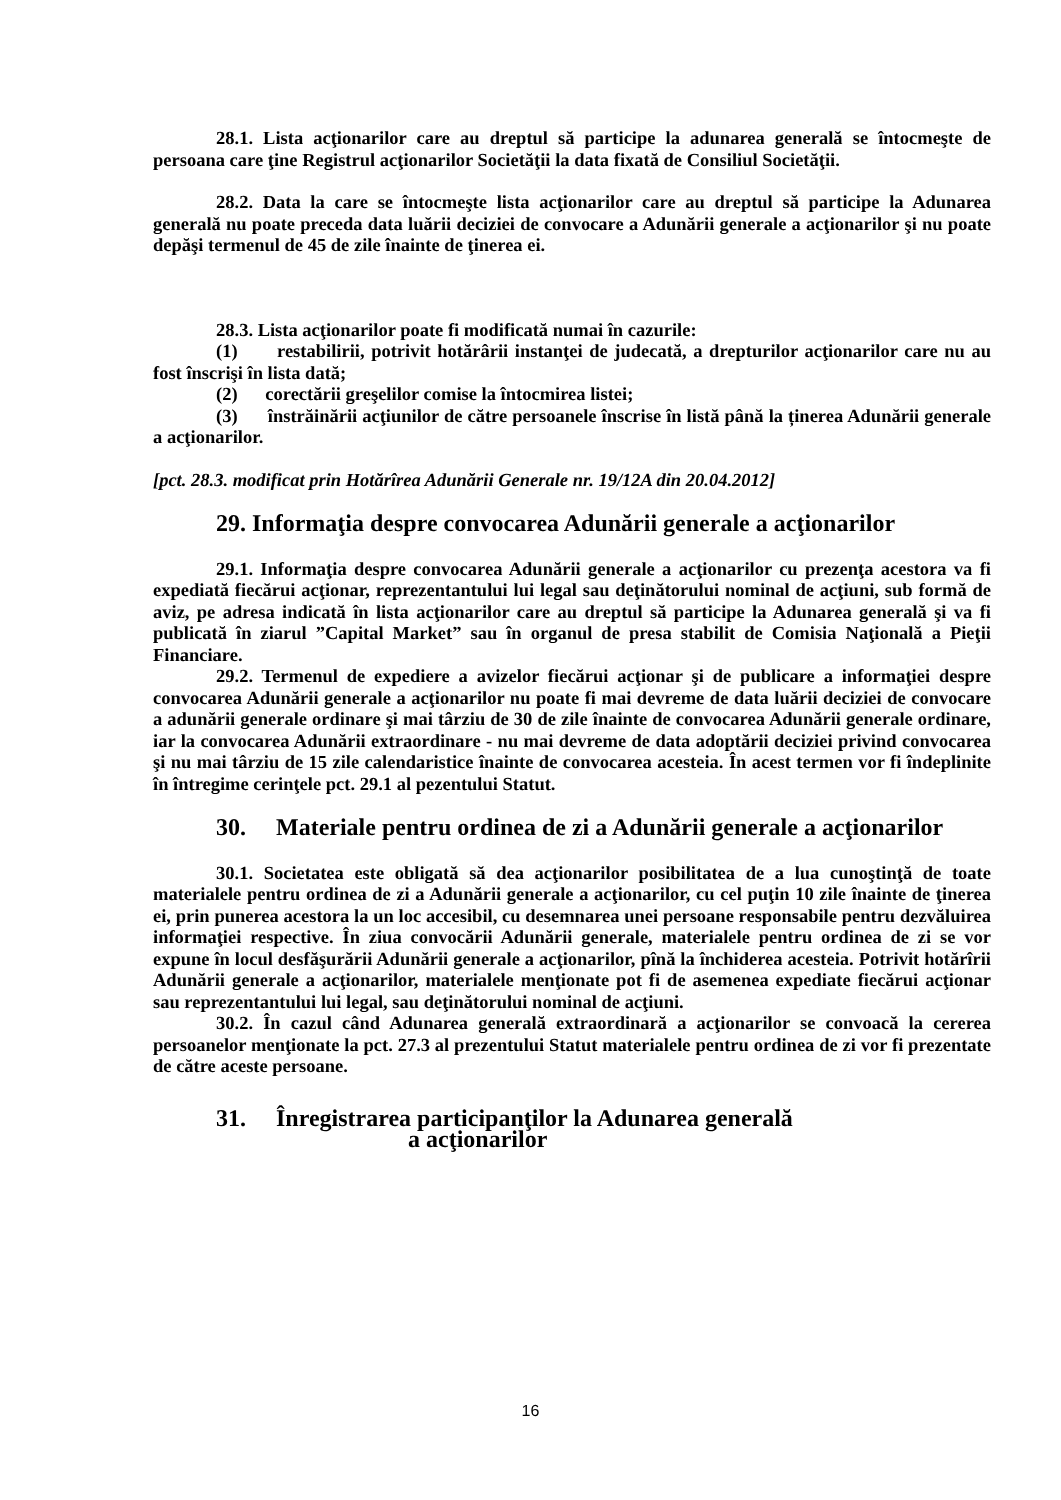28.1. Lista acţionarilor care au dreptul să participe la adunarea generală se întocmeşte de persoana care ţine Registrul acţionarilor Societăţii la data fixată de Consiliul Societăţii.
28.2. Data la care se întocmeşte lista acţionarilor care au dreptul să participe la Adunarea generală nu poate preceda data luării deciziei de convocare a Adunării generale a acţionarilor şi nu poate depăşi termenul de 45 de zile înainte de ţinerea ei.
28.3. Lista acţionarilor poate fi modificată numai în cazurile:
(1) restabilirii, potrivit hotărârii instanţei de judecată, a drepturilor acţionarilor care nu au fost înscrişi în lista dată;
(2) corectării greşelilor comise la întocmirea listei;
(3) înstrăinării acţiunilor de către persoanele înscrise în listă până la ținerea Adunării generale a acţionarilor.
[pct. 28.3. modificat prin Hotărîrea Adunării Generale nr. 19/12A din 20.04.2012]
29. Informaţia despre convocarea Adunării generale a acţionarilor
29.1. Informaţia despre convocarea Adunării generale a acţionarilor cu prezenţa acestora va fi expediată fiecărui acţionar, reprezentantului lui legal sau deţinătorului nominal de acţiuni, sub formă de aviz, pe adresa indicată în lista acţionarilor care au dreptul să participe la Adunarea generală şi va fi publicată în ziarul ”Capital Market” sau în organul de presa stabilit de Comisia Naţională a Pieţii Financiare.
29.2. Termenul de expediere a avizelor fiecărui acţionar şi de publicare a informaţiei despre convocarea Adunării generale a acţionarilor nu poate fi mai devreme de data luării deciziei de convocare a adunării generale ordinare şi mai târziu de 30 de zile înainte de convocarea Adunării generale ordinare, iar la convocarea Adunării extraordinare - nu mai devreme de data adoptării deciziei privind convocarea şi nu mai târziu de 15 zile calendaristice înainte de convocarea acesteia. În acest termen vor fi îndeplinite în întregime cerinţele pct. 29.1 al pezentului Statut.
30. Materiale pentru ordinea de zi a Adunării generale a acţionarilor
30.1. Societatea este obligată să dea acţionarilor posibilitatea de a lua cunoştinţă de toate materialele pentru ordinea de zi a Adunării generale a acţionarilor, cu cel puţin 10 zile înainte de ţinerea ei, prin punerea acestora la un loc accesibil, cu desemnarea unei persoane responsabile pentru dezvăluirea informaţiei respective. În ziua convocării Adunării generale, materialele pentru ordinea de zi se vor expune în locul desfăşurării Adunării generale a acţionarilor, pînă la închiderea acesteia. Potrivit hotărîrii Adunării generale a acţionarilor, materialele menţionate pot fi de asemenea expediate fiecărui acţionar sau reprezentantului lui legal, sau deţinătorului nominal de acţiuni.
30.2. În cazul când Adunarea generală extraordinară a acţionarilor se convoacă la cererea persoanelor menţionate la pct. 27.3 al prezentului Statut materialele pentru ordinea de zi vor fi prezentate de către aceste persoane.
31. Înregistrarea participanţilor la Adunarea generală
a acţionarilor
16